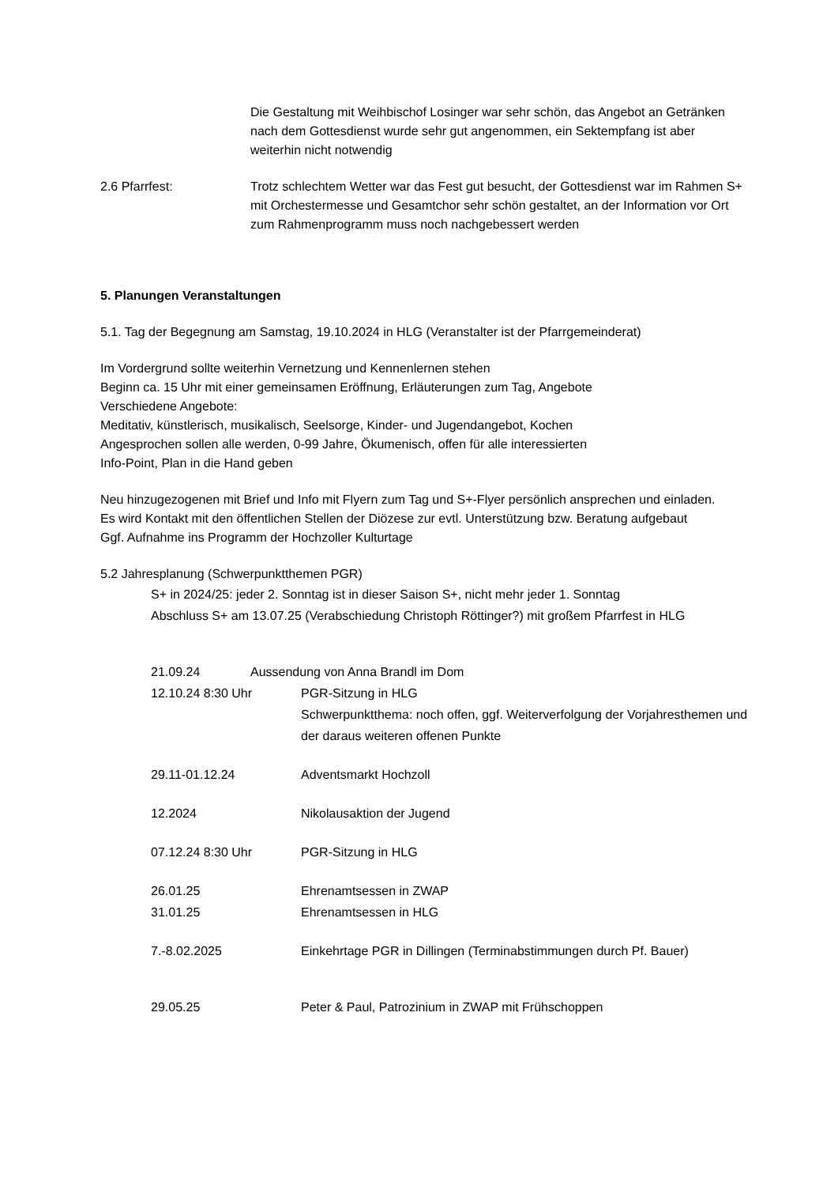Die Gestaltung mit Weihbischof Losinger war sehr schön, das Angebot an Getränken nach dem Gottesdienst wurde sehr gut angenommen, ein Sektempfang ist aber weiterhin nicht notwendig
2.6 Pfarrfest: Trotz schlechtem Wetter war das Fest gut besucht, der Gottesdienst war im Rahmen S+ mit Orchestermesse und Gesamtchor sehr schön gestaltet, an der Information vor Ort zum Rahmenprogramm muss noch nachgebessert werden
5. Planungen Veranstaltungen
5.1. Tag der Begegnung am Samstag, 19.10.2024 in HLG (Veranstalter ist der Pfarrgemeinderat)
Im Vordergrund sollte weiterhin Vernetzung und Kennenlernen stehen
Beginn ca. 15 Uhr mit einer gemeinsamen Eröffnung, Erläuterungen zum Tag, Angebote
Verschiedene Angebote:
Meditativ, künstlerisch, musikalisch, Seelsorge, Kinder- und Jugendangebot, Kochen
Angesprochen sollen alle werden, 0-99 Jahre, Ökumenisch, offen für alle interessierten
Info-Point, Plan in die Hand geben
Neu hinzugezogenen mit Brief und Info mit Flyern zum Tag und S+-Flyer persönlich ansprechen und einladen.
Es wird Kontakt mit den öffentlichen Stellen der Diözese zur evtl. Unterstützung bzw. Beratung aufgebaut
Ggf. Aufnahme ins Programm der Hochzoller Kulturtage
5.2 Jahresplanung (Schwerpunktthemen PGR)
S+ in 2024/25: jeder 2. Sonntag ist in dieser Saison S+, nicht mehr jeder 1. Sonntag
Abschluss S+ am 13.07.25 (Verabschiedung Christoph Röttinger?) mit großem Pfarrfest in HLG
21.09.24 Aussendung von Anna Brandl im Dom
12.10.24 8:30 Uhr PGR-Sitzung in HLG
Schwerpunktthema: noch offen, ggf. Weiterverfolgung der Vorjahresthemen und der daraus weiteren offenen Punkte
29.11-01.12.24 Adventsmarkt Hochzoll
12.2024 Nikolausaktion der Jugend
07.12.24 8:30 Uhr PGR-Sitzung in HLG
26.01.25 Ehrenamtsessen in ZWAP
31.01.25 Ehrenamtsessen in HLG
7.-8.02.2025 Einkehrtage PGR in Dillingen (Terminabstimmungen durch Pf. Bauer)
29.05.25 Peter & Paul, Patrozinium in ZWAP mit Frühschoppen